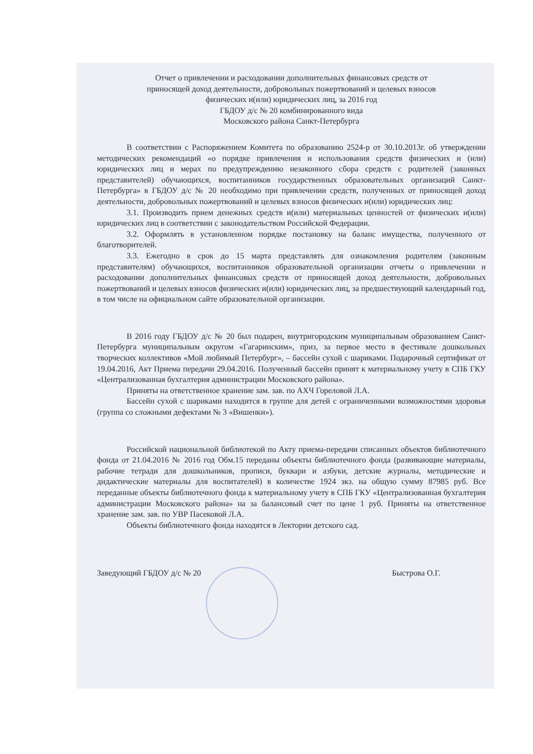Отчет о привлечении и расходовании дополнительных финансовых средств от
приносящей доход деятельности, добровольных пожертвований и целевых взносов
физических и(или) юридических лиц, за 2016 год
ГБДОУ д/с № 20 комбинированного вида
Московского района Санкт-Петербурга
В соответствии с Распоряжением Комитета по образованию 2524-р от 30.10.2013г. об утверждении методических рекомендаций «о порядке привлечения и использования средств физических и (или) юридических лиц и мерах по предупреждению незаконного сбора средств с родителей (законных представителей) обучающихся, воспитанников государственных образовательных организаций Санкт-Петербурга» в ГБДОУ д/с № 20 необходимо при привлечении средств, полученных от приносящей доход деятельности, добровольных пожертвований и целевых взносов физических и(или) юридических лиц:
3.1. Производить прием денежных средств и(или) материальных ценностей от физических и(или) юридических лиц в соответствии с законодательством Российской Федерации.
3.2. Оформлять в установленном порядке постановку на баланс имущества, полученного от благотворителей.
3.3. Ежегодно в срок до 15 марта представлять для ознакомления родителям (законным представителям) обучающихся, воспитанников образовательной организации отчеты о привлечении и расходовании дополнительных финансовых средств от приносящей доход деятельности, добровольных пожертвований и целевых взносов физических и(или) юридических лиц, за предшествующий календарный год, в том числе на официальном сайте образовательной организации.
В 2016 году ГБДОУ д/с № 20 был подарен, внутригородским муниципальным образованием Санкт-Петербурга муниципальным округом «Гагаринским», приз, за первое место в фестивале дошкольных творческих коллективов «Мой любимый Петербург», – бассейн сухой с шариками. Подарочный сертификат от 19.04.2016, Акт Приема передачи 29.04.2016. Полученный бассейн принят к материальному учету в СПБ ГКУ «Централизованная бухгалтерия администрации Московского района».
Приняты на ответственное хранение зам. зав. по АХЧ Гореловой Л.А.
Бассейн сухой с шариками находится в группе для детей с ограниченными возможностями здоровья (группа со сложными дефектами № 3 «Вишенки»).
Российской национальной библиотекой по Акту приема-передачи списанных объектов библиотечного фонда от 21.04.2016 № 2016 год Обм.15 переданы объекты библиотечного фонда (развивающие материалы, рабочие тетради для дошкольников, прописи, буквари и азбуки, детские журналы, методические и дидактические материалы для воспитателей) в количестве 1924 экз. на общую сумму 87985 руб. Все переданные объекты библиотечного фонда к материальному учету в СПБ ГКУ «Централизованная бухгалтерия администрации Московского района» на за балансовый счет по цене 1 руб. Приняты на ответственное хранение зам. зав. по УВР Пасековой Л.А.
Объекты библиотечного фонда находятся в Лектории детского сад.
Заведующий ГБДОУ д/с № 20 Быстрова О.Г.